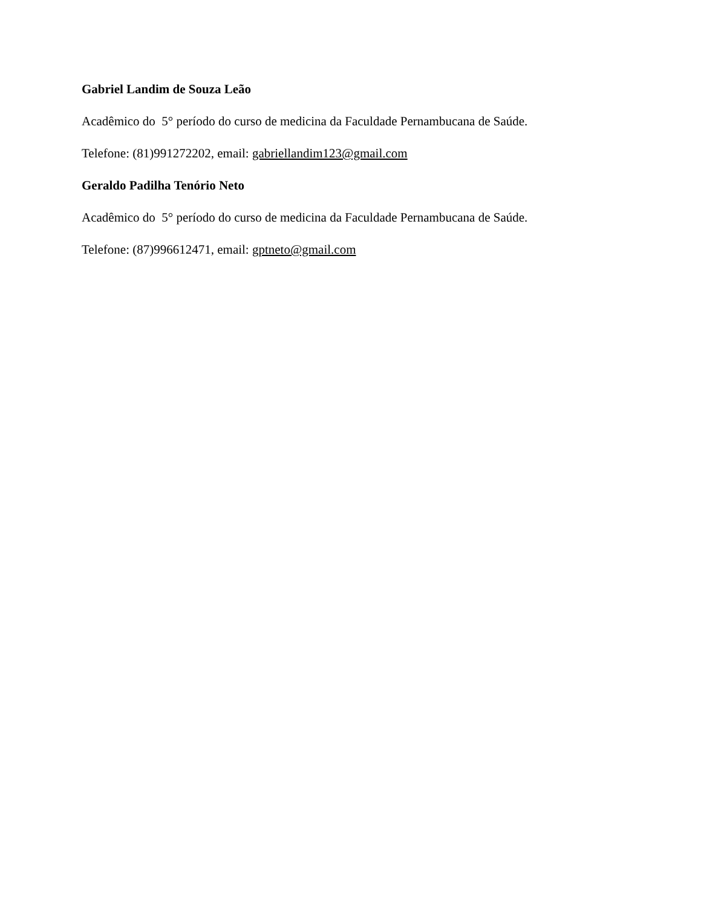Gabriel Landim de Souza Leão
Acadêmico do 5° período do curso de medicina da Faculdade Pernambucana de Saúde.
Telefone: (81)991272202, email: gabriellandim123@gmail.com
Geraldo Padilha Tenório Neto
Acadêmico do 5° período do curso de medicina da Faculdade Pernambucana de Saúde.
Telefone: (87)996612471, email: gptneto@gmail.com